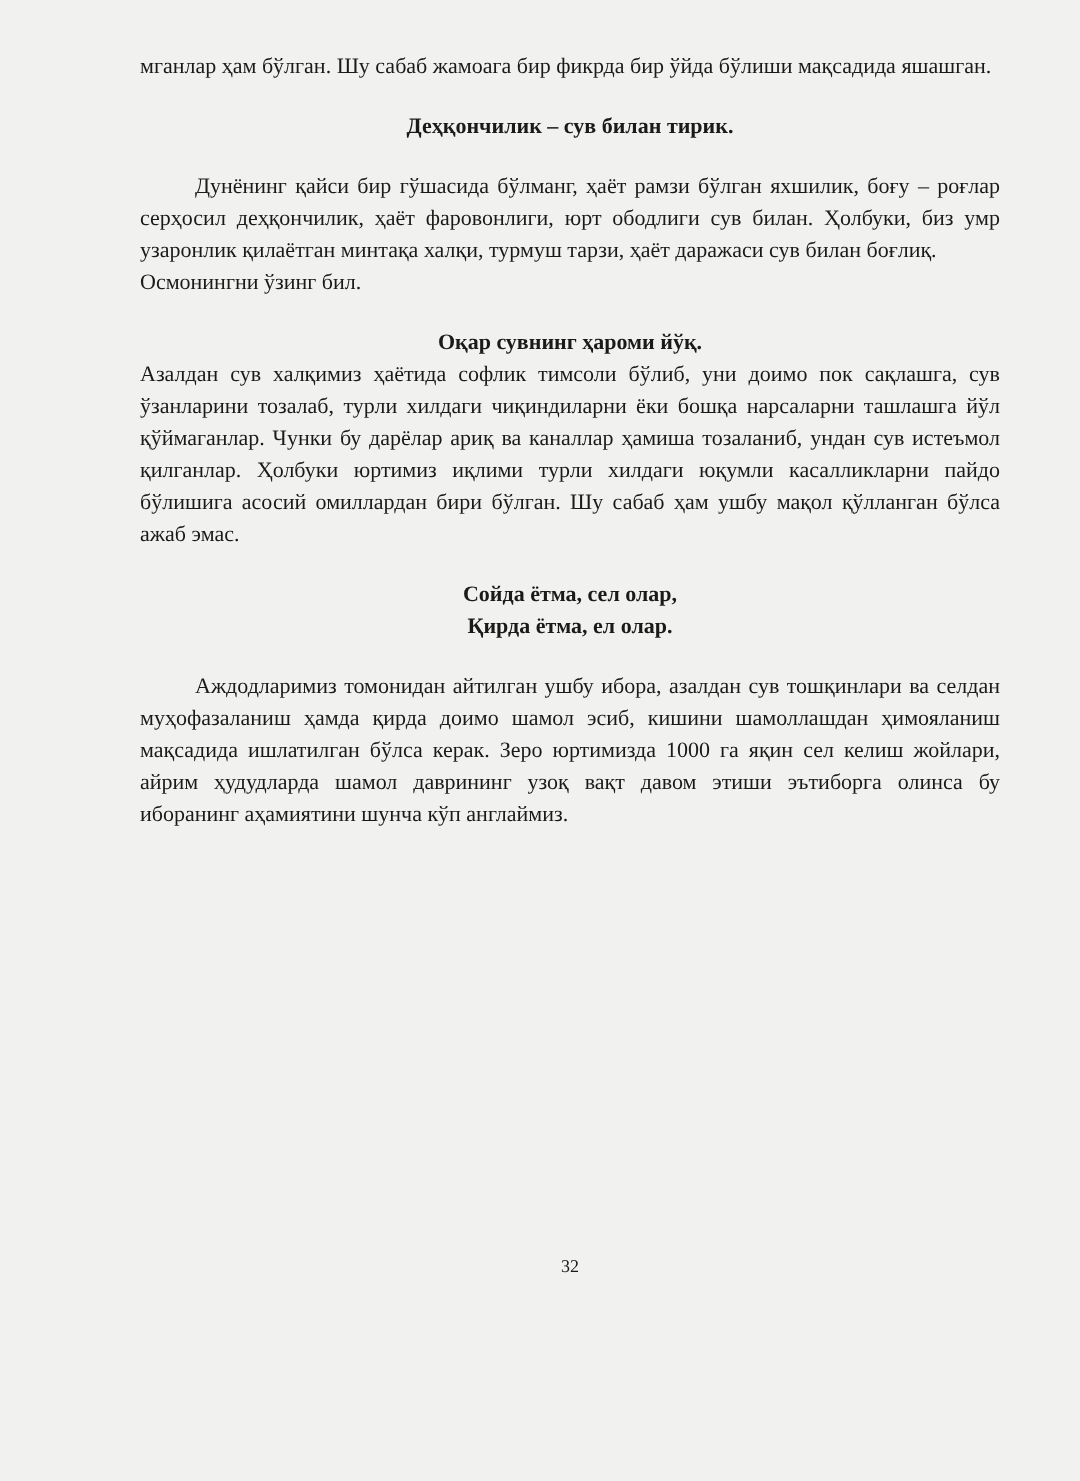мганлар ҳам бўлган. Шу сабаб жамоага бир фикрда бир ўйда бўлиши мақсадида яшашган.
Деҳқончилик – сув билан тирик.
Дунёнинг қайси бир гўшасида бўлманг, ҳаёт рамзи бўлган яхшилик, боғу – роғлар серҳосил деҳқончилик, ҳаёт фаровонлиги, юрт ободлиги сув билан. Ҳолбуки, биз умр узаронлик қилаётган минтақа халқи, турмуш тарзи, ҳаёт даражаси сув билан боғлиқ.
Осмонингни ўзинг бил.
Оқар сувнинг ҳароми йўқ.
Азалдан сув халқимиз ҳаётида софлик тимсоли бўлиб, уни доимо пок сақлашга, сув ўзанларини тозалаб, турли хилдаги чиқиндиларни ёки бошқа нарсаларни ташлашга йўл қўймаганлар. Чунки бу дарёлар ариқ ва каналлар ҳамиша тозаланиб, ундан сув истеъмол қилганлар. Ҳолбуки юртимиз иқлими турли хилдаги юқумли касалликларни пайдо бўлишига асосий омиллардан бири бўлган. Шу сабаб ҳам ушбу мақол қўлланган бўлса ажаб эмас.
Сойда ётма, сел олар,
Қирда ётма, ел олар.
Аждодларимиз томонидан айтилган ушбу ибора, азалдан сув тошқинлари ва селдан муҳофазаланиш ҳамда қирда доимо шамол эсиб, кишини шамоллашдан ҳимояланиш мақсадида ишлатилган бўлса керак. Зеро юртимизда 1000 га яқин сел келиш жойлари, айрим ҳудудларда шамол даврининг узоқ вақт давом этиши эътиборга олинса бу иборанинг аҳамиятини шунча кўп англаймиз.
32